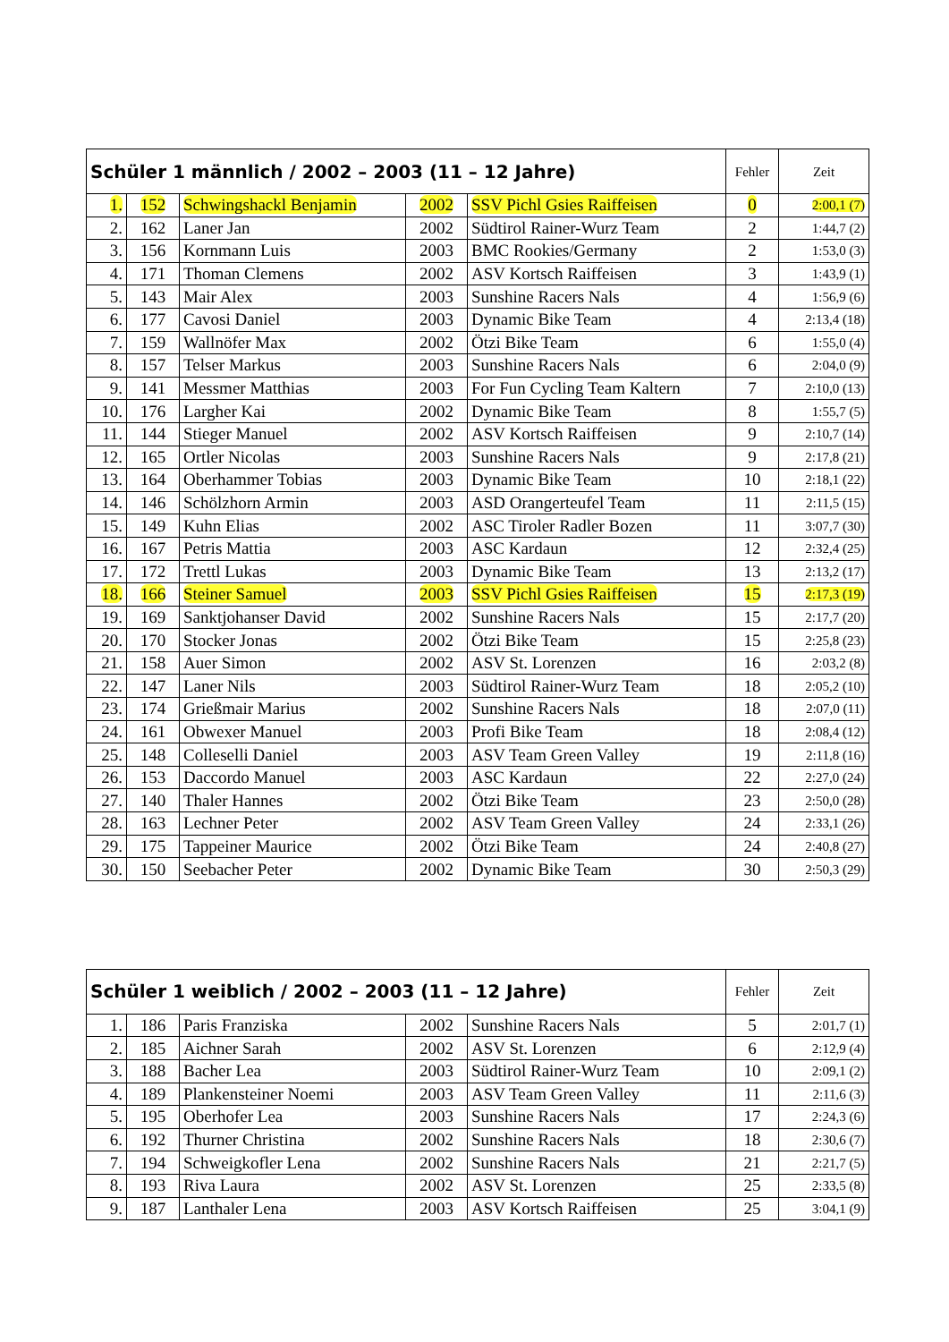| Schüler 1 männlich / 2002 – 2003 (11 – 12 Jahre) | | | | | Fehler | Zeit |
| --- | --- | --- | --- | --- | --- | --- |
| 1. | 152 | Schwingshackl Benjamin | 2002 | SSV Pichl Gsies Raiffeisen | 0 | 2:00,1 (7) |
| 2. | 162 | Laner Jan | 2002 | Südtirol Rainer-Wurz Team | 2 | 1:44,7 (2) |
| 3. | 156 | Kornmann Luis | 2003 | BMC Rookies/Germany | 2 | 1:53,0 (3) |
| 4. | 171 | Thoman Clemens | 2002 | ASV Kortsch Raiffeisen | 3 | 1:43,9 (1) |
| 5. | 143 | Mair Alex | 2003 | Sunshine Racers Nals | 4 | 1:56,9 (6) |
| 6. | 177 | Cavosi Daniel | 2003 | Dynamic Bike Team | 4 | 2:13,4 (18) |
| 7. | 159 | Wallnöfer Max | 2002 | Ötzi Bike Team | 6 | 1:55,0 (4) |
| 8. | 157 | Telser Markus | 2003 | Sunshine Racers Nals | 6 | 2:04,0 (9) |
| 9. | 141 | Messmer Matthias | 2003 | For Fun Cycling Team Kaltern | 7 | 2:10,0 (13) |
| 10. | 176 | Largher Kai | 2002 | Dynamic Bike Team | 8 | 1:55,7 (5) |
| 11. | 144 | Stieger Manuel | 2002 | ASV Kortsch Raiffeisen | 9 | 2:10,7 (14) |
| 12. | 165 | Ortler Nicolas | 2003 | Sunshine Racers Nals | 9 | 2:17,8 (21) |
| 13. | 164 | Oberhammer Tobias | 2003 | Dynamic Bike Team | 10 | 2:18,1 (22) |
| 14. | 146 | Schölzhorn Armin | 2003 | ASD Orangerteufel Team | 11 | 2:11,5 (15) |
| 15. | 149 | Kuhn Elias | 2002 | ASC Tiroler Radler Bozen | 11 | 3:07,7 (30) |
| 16. | 167 | Petris Mattia | 2003 | ASC Kardaun | 12 | 2:32,4 (25) |
| 17. | 172 | Trettl Lukas | 2003 | Dynamic Bike Team | 13 | 2:13,2 (17) |
| 18. | 166 | Steiner Samuel | 2003 | SSV Pichl Gsies Raiffeisen | 15 | 2:17,3 (19) |
| 19. | 169 | Sanktjohanser David | 2002 | Sunshine Racers Nals | 15 | 2:17,7 (20) |
| 20. | 170 | Stocker Jonas | 2002 | Ötzi Bike Team | 15 | 2:25,8 (23) |
| 21. | 158 | Auer Simon | 2002 | ASV St. Lorenzen | 16 | 2:03,2 (8) |
| 22. | 147 | Laner Nils | 2003 | Südtirol Rainer-Wurz Team | 18 | 2:05,2 (10) |
| 23. | 174 | Grießmair Marius | 2002 | Sunshine Racers Nals | 18 | 2:07,0 (11) |
| 24. | 161 | Obwexer Manuel | 2003 | Profi Bike Team | 18 | 2:08,4 (12) |
| 25. | 148 | Colleselli Daniel | 2003 | ASV Team Green Valley | 19 | 2:11,8 (16) |
| 26. | 153 | Daccordo Manuel | 2003 | ASC Kardaun | 22 | 2:27,0 (24) |
| 27. | 140 | Thaler Hannes | 2002 | Ötzi Bike Team | 23 | 2:50,0 (28) |
| 28. | 163 | Lechner Peter | 2002 | ASV Team Green Valley | 24 | 2:33,1 (26) |
| 29. | 175 | Tappeiner Maurice | 2002 | Ötzi Bike Team | 24 | 2:40,8 (27) |
| 30. | 150 | Seebacher Peter | 2002 | Dynamic Bike Team | 30 | 2:50,3 (29) |
| Schüler 1 weiblich / 2002 – 2003 (11 – 12 Jahre) | | | | | Fehler | Zeit |
| --- | --- | --- | --- | --- | --- | --- |
| 1. | 186 | Paris Franziska | 2002 | Sunshine Racers Nals | 5 | 2:01,7 (1) |
| 2. | 185 | Aichner Sarah | 2002 | ASV St. Lorenzen | 6 | 2:12,9 (4) |
| 3. | 188 | Bacher Lea | 2003 | Südtirol Rainer-Wurz Team | 10 | 2:09,1 (2) |
| 4. | 189 | Plankensteiner Noemi | 2003 | ASV Team Green Valley | 11 | 2:11,6 (3) |
| 5. | 195 | Oberhofer Lea | 2003 | Sunshine Racers Nals | 17 | 2:24,3 (6) |
| 6. | 192 | Thurner Christina | 2002 | Sunshine Racers Nals | 18 | 2:30,6 (7) |
| 7. | 194 | Schweigkofler Lena | 2002 | Sunshine Racers Nals | 21 | 2:21,7 (5) |
| 8. | 193 | Riva Laura | 2002 | ASV St. Lorenzen | 25 | 2:33,5 (8) |
| 9. | 187 | Lanthaler Lena | 2003 | ASV Kortsch Raiffeisen | 25 | 3:04,1 (9) |